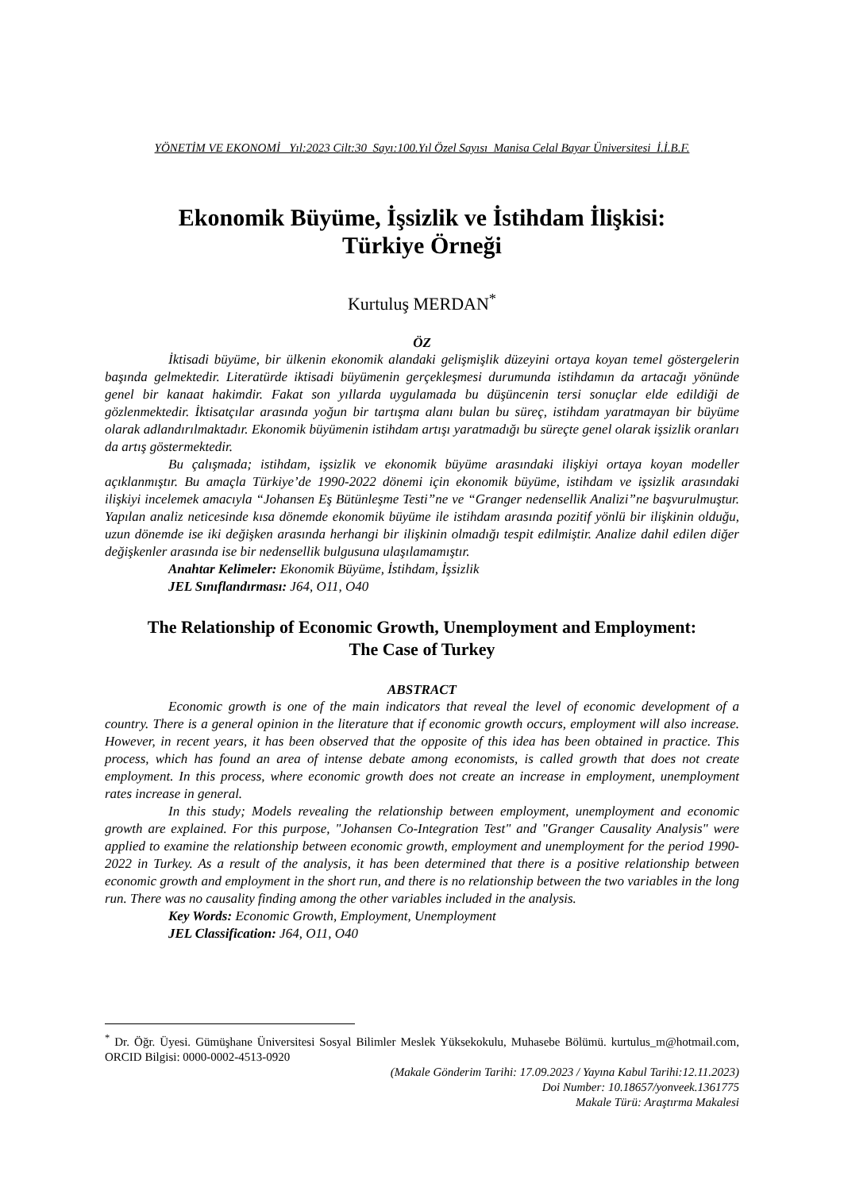YÖNETİM VE EKONOMİ Yıl:2023 Cilt:30 Sayı:100.Yıl Özel Sayısı Manisa Celal Bayar Üniversitesi İ.İ.B.F.
Ekonomik Büyüme, İşsizlik ve İstihdam İlişkisi:
Türkiye Örneği
Kurtuluş MERDAN<sup>*</sup>
ÖZ
İktisadi büyüme, bir ülkenin ekonomik alandaki gelişmişlik düzeyini ortaya koyan temel göstergelerin başında gelmektedir. Literatürde iktisadi büyümenin gerçekleşmesi durumunda istihdamın da artacağı yönünde genel bir kanaat hakimdir. Fakat son yıllarda uygulamada bu düşüncenin tersi sonuçlar elde edildiği de gözlenmektedir. İktisatçılar arasında yoğun bir tartışma alanı bulan bu süreç, istihdam yaratmayan bir büyüme olarak adlandırılmaktadır. Ekonomik büyümenin istihdam artışı yaratmadığı bu süreçte genel olarak işsizlik oranları da artış göstermektedir.
Bu çalışmada; istihdam, işsizlik ve ekonomik büyüme arasındaki ilişkiyi ortaya koyan modeller açıklanmıştır. Bu amaçla Türkiye’de 1990-2022 dönemi için ekonomik büyüme, istihdam ve işsizlik arasındaki ilişkiyi incelemek amacıyla “Johansen Eş Bütünleşme Testi”ne ve “Granger nedensellik Analizi”ne başvurulmuştur. Yapılan analiz neticesinde kısa dönemde ekonomik büyüme ile istihdam arasında pozitif yönlü bir ilişkinin olduğu, uzun dönemde ise iki değişken arasında herhangi bir ilişkinin olmadığı tespit edilmiştir. Analize dahil edilen diğer değişkenler arasında ise bir nedensellik bulgusuna ulaşılamamıştır.
Anahtar Kelimeler: Ekonomik Büyüme, İstihdam, İşsizlik
JEL Sınıflandırması: J64, O11, O40
The Relationship of Economic Growth, Unemployment and Employment:
The Case of Turkey
ABSTRACT
Economic growth is one of the main indicators that reveal the level of economic development of a country. There is a general opinion in the literature that if economic growth occurs, employment will also increase. However, in recent years, it has been observed that the opposite of this idea has been obtained in practice. This process, which has found an area of intense debate among economists, is called growth that does not create employment. In this process, where economic growth does not create an increase in employment, unemployment rates increase in general.
In this study; Models revealing the relationship between employment, unemployment and economic growth are explained. For this purpose, "Johansen Co-Integration Test" and "Granger Causality Analysis" were applied to examine the relationship between economic growth, employment and unemployment for the period 1990-2022 in Turkey. As a result of the analysis, it has been determined that there is a positive relationship between economic growth and employment in the short run, and there is no relationship between the two variables in the long run. There was no causality finding among the other variables included in the analysis.
Key Words: Economic Growth, Employment, Unemployment
JEL Classification: J64, O11, O40
<sup>*</sup> Dr. Öğr. Üyesi. Gümüşhane Üniversitesi Sosyal Bilimler Meslek Yüksekokulu, Muhasebe Bölümü. kurtulus_m@hotmail.com, ORCID Bilgisi: 0000-0002-4513-0920
(Makale Gönderim Tarihi: 17.09.2023 / Yayına Kabul Tarihi:12.11.2023)
Doi Number: 10.18657/yonveek.1361775
Makale Türü: Araştırma Makalesi